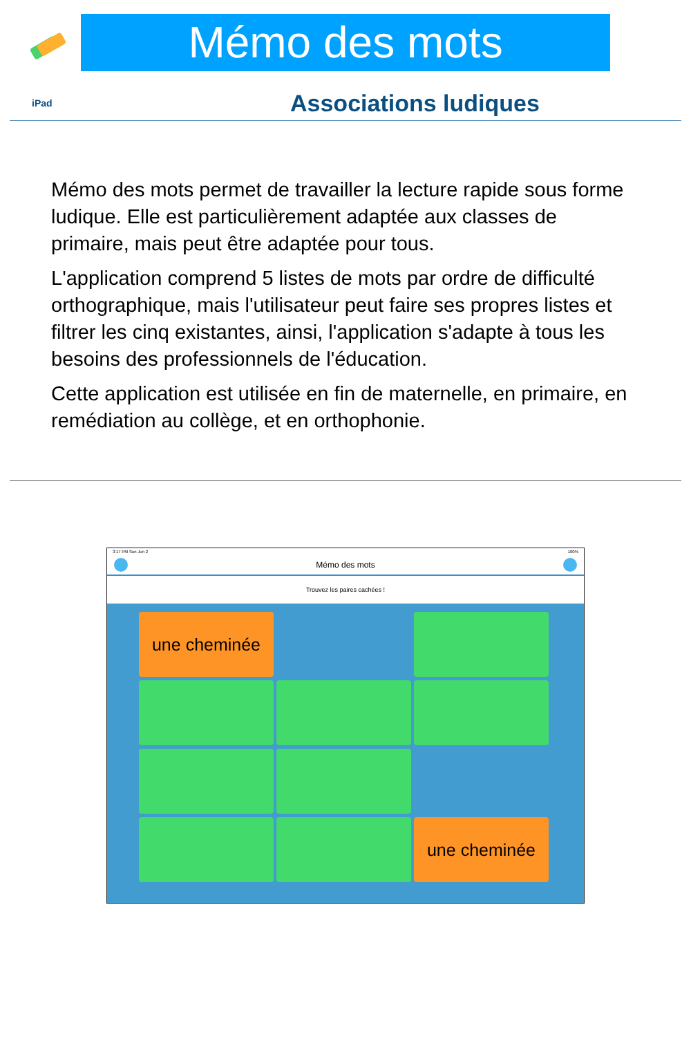Mémo des mots
iPad
Associations ludiques
Mémo des mots permet de travailler la lecture rapide sous forme ludique. Elle est particulièrement adaptée aux classes de primaire, mais peut être adaptée pour tous.
L'application comprend 5 listes de mots par ordre de difficulté orthographique, mais l'utilisateur peut faire ses propres listes et filtrer les cinq existantes, ainsi, l'application s'adapte à tous les besoins des professionnels de l'éducation.
Cette application est utilisée en fin de maternelle, en primaire, en remédiation au collège, et en orthophonie.
3:17 PM Sun Jun 2 100%
Mémo des mots
Trouvez les paires cachées !
une cheminée
une cheminée